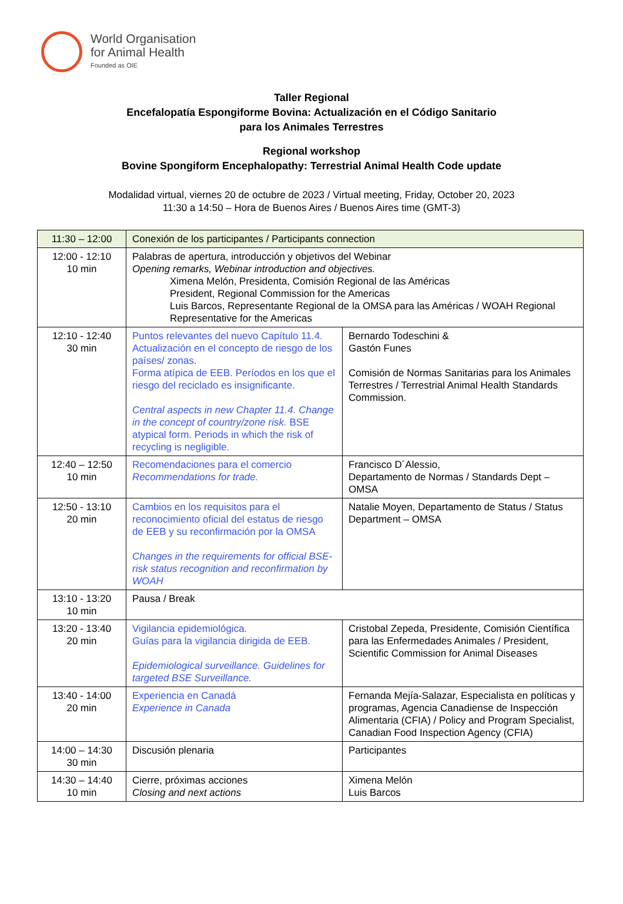World Organisation
for Animal Health
Founded as OIE
Taller Regional
Encefalopatía Espongiforme Bovina: Actualización en el Código Sanitario
para los Animales Terrestres
Regional workshop
Bovine Spongiform Encephalopathy: Terrestrial Animal Health Code update
Modalidad virtual, viernes 20 de octubre de 2023 / Virtual meeting, Friday, October 20, 2023
11:30 a 14:50 – Hora de Buenos Aires / Buenos Aires time (GMT-3)
| 11:30 – 12:00 | Conexión de los participantes / Participants connection | |
| 12:00 - 12:10 10 min | Palabras de apertura, introducción y objetivos del Webinar Opening remarks, Webinar introduction and objectives. Ximena Melón, Presidenta, Comisión Regional de las Américas President, Regional Commission for the Americas Luis Barcos, Representante Regional de la OMSA para las Américas / WOAH Regional Representative for the Americas | |
| 12:10 - 12:40 30 min | Puntos relevantes del nuevo Capítulo 11.4. Actualización en el concepto de riesgo de los países/ zonas. Forma atípica de EEB. Períodos en los que el riesgo del reciclado es insignificante. Central aspects in new Chapter 11.4. Change in the concept of country/zone risk. BSE atypical form. Periods in which the risk of recycling is negligible. | Bernardo Todeschini & Gastón Funes Comisión de Normas Sanitarias para los Animales Terrestres / Terrestrial Animal Health Standards Commission. |
| 12:40 – 12:50 10 min | Recomendaciones para el comercio Recommendations for trade. | Francisco D´Alessio, Departamento de Normas / Standards Dept – OMSA |
| 12:50 - 13:10 20 min | Cambios en los requisitos para el reconocimiento oficial del estatus de riesgo de EEB y su reconfirmación por la OMSA Changes in the requirements for official BSE-risk status recognition and reconfirmation by WOAH | Natalie Moyen, Departamento de Status / Status Department – OMSA |
| 13:10 - 13:20 10 min | Pausa / Break | |
| 13:20 - 13:40 20 min | Vigilancia epidemiológica. Guías para la vigilancia dirigida de EEB. Epidemiological surveillance. Guidelines for targeted BSE Surveillance. | Cristobal Zepeda, Presidente, Comisión Científica para las Enfermedades Animales / President, Scientific Commission for Animal Diseases |
| 13:40 - 14:00 20 min | Experiencia en Canadá Experience in Canada | Fernanda Mejía-Salazar, Especialista en políticas y programas, Agencia Canadiense de Inspección Alimentaria (CFIA) / Policy and Program Specialist, Canadian Food Inspection Agency (CFIA) |
| 14:00 – 14:30 30 min | Discusión plenaria | Participantes |
| 14:30 – 14:40 10 min | Cierre, próximas acciones Closing and next actions | Ximena Melón Luis Barcos |